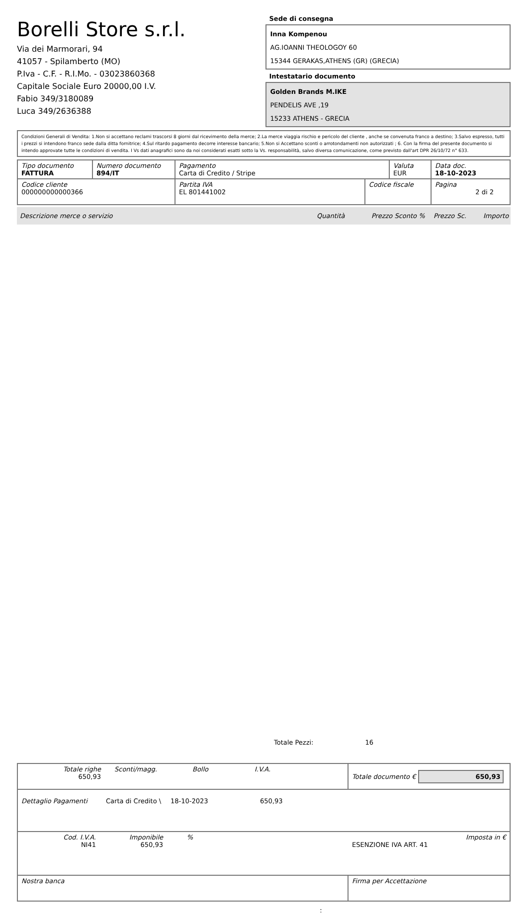Borelli Store s.r.l.
Via dei Marmorari, 94
41057 - Spilamberto (MO)
P.Iva - C.F. - R.I.Mo. - 03023860368
Capitale Sociale Euro 20000,00 I.V.
Fabio 349/3180089
Luca 349/2636388
Sede di consegna
Inna Kompenou
AG.IOANNI THEOLOGOY 60
15344 GERAKAS,ATHENS (GR) (GRECIA)
Intestatario documento
Golden Brands M.IKE
PENDELIS AVE ,19
15233 ATHENS - GRECIA
Condizioni Generali di Vendita: 1.Non si accettano reclami trascorsi 8 giorni dal ricevimento della merce; 2.La merce viaggia rischio e pericolo del cliente , anche se convenuta franco a destino; 3.Salvo espresso, tutti i prezzi si intendono franco sede dalla ditta fornitrice; 4.Sul ritardo pagamento decorre interesse bancario; 5.Non si Accettano sconti o arrotondamenti non autorizzati ; 6. Con la firma del presente documento si intendo approvate tutte le condizioni di vendita. I Vs dati anagrafici sono da noi considerati esatti sotto la Vs. responsabilità, salvo diversa comunicazione, come previsto dall'art DPR 26/10/72 n° 633.
| Tipo documento FATTURA | Numero documento 894/IT | Pagamento Carta di Credito / Stripe | | Valuta EUR | Data doc. 18-10-2023 |
| Codice cliente 000000000000366 | | Partita IVA EL 801441002 | Codice fiscale | | Pagina 2 di 2 |
Descrizione merce o servizio Quantità Prezzo Sconto % Prezzo Sc. Importo
Totale Pezzi: 16
| Totale righe 650,93 Sconti/magg. Bollo I.V.A. | Totale documento € 650,93 |
| Dettaglio Pagamenti Carta di Credito \ 18-10-2023 650,93 | |
| Cod. I.V.A. NI41 Imponibile 650,93 % ESENZIONE IVA ART. 41 Imposta in € | |
| Nostra banca | Firma per Accettazione |
: